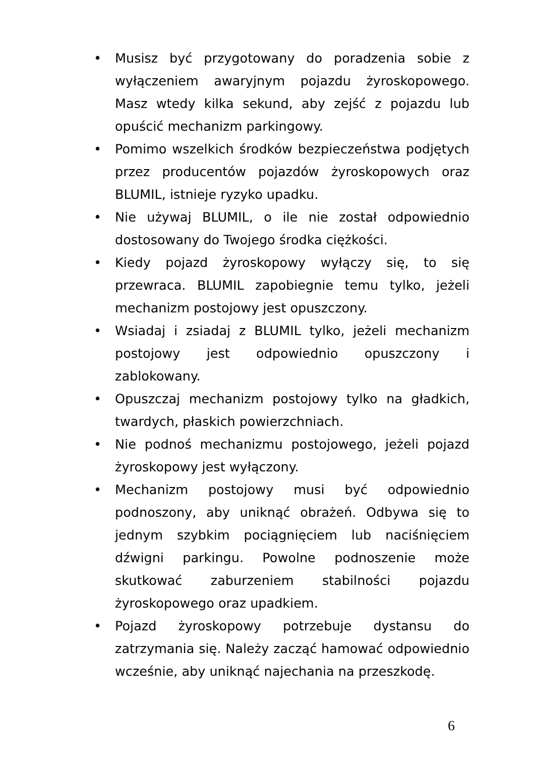• Musisz być przygotowany do poradzenia sobie z wyłączeniem awaryjnym pojazdu żyroskopowego. Masz wtedy kilka sekund, aby zejść z pojazdu lub opuścić mechanizm parkingowy.
• Pomimo wszelkich środków bezpieczeństwa podjętych przez producentów pojazdów żyroskopowych oraz BLUMIL, istnieje ryzyko upadku.
• Nie używaj BLUMIL, o ile nie został odpowiednio dostosowany do Twojego środka ciężkości.
• Kiedy pojazd żyroskopowy wyłączy się, to się przewraca. BLUMIL zapobiegnie temu tylko, jeżeli mechanizm postojowy jest opuszczony.
• Wsiadaj i zsiadaj z BLUMIL tylko, jeżeli mechanizm postojowy jest odpowiednio opuszczony i zablokowany.
• Opuszczaj mechanizm postojowy tylko na gładkich, twardych, płaskich powierzchniach.
• Nie podnoś mechanizmu postojowego, jeżeli pojazd żyroskopowy jest wyłączony.
• Mechanizm postojowy musi być odpowiednio podnoszony, aby uniknąć obrażeń. Odbywa się to jednym szybkim pociągnięciem lub naciśnięciem dźwigni parkingu. Powolne podnoszenie może skutkować zaburzeniem stabilności pojazdu żyroskopowego oraz upadkiem.
• Pojazd żyroskopowy potrzebuje dystansu do zatrzymania się. Należy zacząć hamować odpowiednio wcześnie, aby uniknąć najechania na przeszkodę.
6